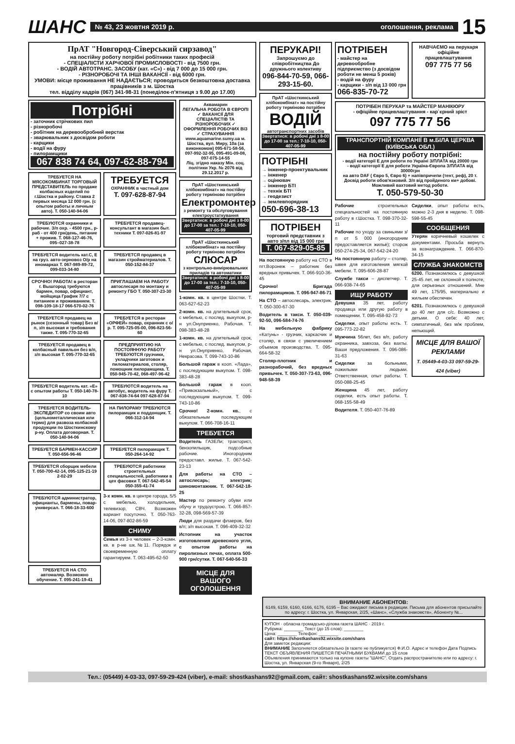ШАНС
№ 43, 23 жовтня 2019 р. оголошення, реклама
15
ПрАТ "Новгород-Сіверський сирзавод"
на постійну роботу потрібні робітники таких професій
- СПЕЦІАЛІСТИ ХАРЧОВОЇ ПРОМИСЛОВОСТІ - від 7500 грн.
- ВОДІЙ АВТОТРАНС. ЗАСОБУ (кат. «С») - від 7 000 до 15 000 грн.
- РІЗНОРОБОЧІ ТА ІНШІ ВАКАНСІЇ - від 6000 грн.
УМОВИ: місце проживання НЕ НАДАЄТЬСЯ; проводиться безкоштовна доставка працівників з м. Шостка
тел. відділу кадрів (067) 341-98-31 (понеділок-п'ятниця з 9.00 до 17.00)
Потрібні
- заточник стрічкових пил
- різноробочі
- робітник на деревообробний верстак
- зварювальник з досвідом роботи
- карщики
- водії на фуру
- пилорамщики
067 838 74 64, 097-62-88-794
ТРЕБУЕТСЯ НА МЯСОКОМБИНАТ ТОРГОВЫЙ ПРЕДСТАВИТЕЛЬ по продаже колбасных изделий по г.Шостка и району. Ставка 2 первых месяца 12 000 грн. (с опытом работы и личным авто). Т. 050-140-94-06
ТРЕБУЕТСЯ
ОХРАННИК в частный дом
Т. 097-628-87-94
ТРЕБУЮТСЯ охранники и рабочие. З/п охр. - 4500 грн., р-раб - от 400 грн/день, питание + прожив. Т. 068-127-46-76, 095–027-38-78
ТРЕБУЕТСЯ продавец-консультант в магазин быт. техники Т. 097-026-81-97
ТРЕБУЕТСЯ водитель кат.С, Е на груз. авто-зерновоз О/р на иномарках Т. 067-989-89-72, 099-033-34-80
ТРЕБУЕТСЯ продавец в магазин стройматериалов. Т. 050-152-84-37
СРОЧНО! РАБОТА! в ресторан г. Вышгород требуются бармен, повар, официант, мойщица График 7/7 с питанием и проживанием. Т. 098-109-18-17 066-570-02-76
ПРИГЛАШАЕМ НА РАБОТУ автослесаря по монтажу и ремонту ГБО Т. 050-307-23-30
ТРЕБУЕТСЯ продавец на рынок (сезонный товар) Без в/п, з/п высокая и требования также. Т. 095-770-32-65
ТРЕБУЕТСЯ в ресторан «ОРФЕЙ» повар, охранник с о/р. Т. 095-725-05-00, 096-823-56-60
ТРЕБУЕТСЯ продавец в колбасный павильон без в/п, з/п высокая Т. 095-770-32-65
ПРЕДПРИЯТИЮ НА ПОСТОЯННУЮ РАБОТУ ТРЕБУЮТСЯ грузчики, укладчики заготовок и пиломатериалов, столяр, помощник пилорамщика. Т. 050-945-70-42, 068-497-96-42
ТРЕБУЕТСЯ водитель кат. «Е» с опытом работы Т. 050-140-78-10
ТРЕБУЮТСЯ водитель на автобус, водитель на фуру Т. 067-838-74-64 097-628-87-94
ТРЕБУЕТСЯ ВОДИТЕЛЬ-ЭКСПЕДИТОР со своим авто (цельнометаллическая или термо) для развоза колбасной продукции по Шосткинскому р-ну. Оплата договорная. Т. 050-140-94-06
НА ПИЛОРАМУ ТРЕБУЮТСЯ пилорамщик и поддонщик. Т. 066-312-14-94
ТРЕБУЕТСЯ БАРМЕН-КАССИР Т. 050-656-96-46
ТРЕБУЕТСЯ пилорамщик Т. 050-264-14-92
ТРЕБУЕТСЯ сборщик мебели Т. 050-700-42-14, 095-125-21-19 2-02-29
ТРЕБУЮТСЯ работники строительных специальностей, работники в цех фасовки Т. 067-542-45-54 050-355-41-74
ТРЕБУЮТСЯ администратор, официанты, бармены, повар-универсал. Т. 066-18-33-600
3-х комн. кв. в центре города, 5/5 с мебелью, холодильник, телевизор, СВЧ. Возможен вариант посуточно. Т. 050-763-14-06, 097-802-86-59
СНИМУ
Семья из 3-х человек – 2-3-комн. кв. в р-не шк.№11. Порядок и своевременную оплату гарантируем. Т. 063-495-62-50
ТРЕБУЕТСЯ НА СТО автомаляр. Возможно обучение. Т. 095-241-19-41
Аквамарин
ЛЕГАЛЬНА РОБОТА В ЄВРОПІ
✓ ВАКАНСІЇ ДЛЯ СПЕЦІАЛІСТІВ ТА РІЗНОРОБОЧИХ ✓ ОФОРМЛЕННЯ РОБОЧИХ ВІЗ ✓ СТРАХУВАННЯ
www.aquamarine.sumy.ua м. Шостка, вул. Миру, 10а (за виконкомом) 095-671-58-56, 097-992-32-95, 095-491-09-08, 097-075-14-55
Ліц. згідно наказу Мін. соц. політики Укр. № 2076 від 29.12.2017 р.
ПрАТ «Шосткинський хлібокомбінат» на постійну роботу терміново потрібен
Електромонтер
з ремонту та обслуговування електроустаткування
Звертатися: в робочі дні з 8-00 до 17-00 за тел.: 7-10-10, 050-407-05-99
ПрАТ «Шосткинський хлібокомбінат» на постійну роботу терміново потрібен
СЛЮСАР
з контрольно-вимірювальних приладів та автоматики
Звертатися: в робочі дні з 8-00 до 17-00 за тел.: 7-10-10, 050-407-05-99
1-комн. кв. в центре Шостки. Т. 063-627-62-23
2-комн. кв. на длительный срок, с мебелью, с послед. выкупом, р-н ул.Онуприенко, Рабочая. Т. 098-383-48-28
1-комн. кв. на длительный срок, с мебелью, с послед. выкупом, р-н ул.Онуприенко, Рабочая, Некрасова. Т. 099-743-10-86
Большой гараж в кооп. «Лада», с последующим выкупом. Т. 098-383-48-28
Большой гараж в кооп. «Привокзальный», с последующим выкупом. Т. 099-743-10-86
Срочно! 2-комн. кв., с обязательным последующим выкупом. Т. 066-708-16-11
ТРЕБУЕТСЯ
Водитель ГАЗЕЛи; тракторист, бензопильщик, подсобные рабочие. Иногородним предоставл. жилье. Т. 067-542-23-13
Для работы на СТО – автослесарь; электрик; шиномонтажник. Т. 067-542-18-25
Мастер по ремонту обуви или обучу и трудоустрою. Т. 066-857-32-28, 098-569-57-39
Люди для раздачи флаеров, без в/п; з/п высокая. Т. 096-409-32-32
Истопник на участок изготовления древесного угля, с опытом работы на пиролизных печах, оплата 500-900 грн/сутки. Т. 067-540-56-33
МІСЦЕ ДЛЯ ВАШОГО ОГОЛОШЕННЯ
ПЕРУКАРІ!
Запрошуємо до співробітництва До дружнього колективу
096-844-70-59, 066-293-15-60.
ПрАТ «Шосткинський хлібокомбінат» на постійну роботу терміново потрібен
ВОДІЙ
автотранспортних засобів
Звертатися: в робочі дні з 8-00 до 17-00 за тел.: 7-10-10, 050-407-05-99
ПОТРІБНІ
→ інженер-проектувальник
→ інженер
→ оцінювач
→ інженер БТІ
→ технік БТІ
→ геодезист
→ землевпорядник
050-696-38-13
ПОТРІБЕН
торговий представник з авто з/пл від 15 000 грн
Т. 067-829-05-85
На постоянную работу на СТО в пгт.Воронеж – работник без вредных привычек. Т. 066-910-36-45
Срочно! Бригада пилорамщиков. Т. 096-947-86-71
На СТО – автослесарь, электрик. Т. 050-300-67-30
Водитель в такси. Т. 050-039-92-50, 096-584-74-76
На мебельную фабрику «Катунь» - грузчик, каркасчик и столяр, в связи с увеличением объемов производства. Т. 095-664-58-32
Столяр-плотник и разнорабочий, без вредных привычек. Т. 050-307-73-63, 096-948-58-39
ПОТРІБЕН
- майстер на деревообробне підприємство (з досвідом роботи не менш 5 років)
- водій на фуру
- карщики - з/п від 13 000 грн
066-835-70-72
НАВЧАЄМО на перукаря
офіційне працевлаштування
097 775 77 56
ПОТРІБЕН ПЕРУКАР та МАЙСТЕР МАНІКЮРУ
- офіційне працевлаштування - кар`єрний зріст
097 775 77 56
ТРАНСПОРТНІЙ КОМПАНІЇ В м.БІЛА ЦЕРКВА (КИЇВСЬКА ОБЛ.)
на постійну роботу потрібні:
- водії категорії Е для роботи по Україні З/ПЛАТА від 20000 грн
- водії категорії Е для роботи Україна-Європа З/ПЛАТА від 30000грн
на авто DAF ( Євро 5, Євро 6) + напівпричепи (тент, реф), 20 т. Досвід роботи обов'язковий. З/п від пройденого км+ добові. Можливий вахтовий метод роботи.
Т. 050-579-50-30
Рабочие строительных специальностей на постоянную работу в г.Шостка. Т. 098-370-32-11
Рабочие по уходу за свиньями з/п от 5 000 (иногородним предоставляется жильё); сторож 050-274-25-34, 067-542-24-20
На постоянную работу – столяр, швея для изготовления мягкой мебели. Т. 095-606-28-87
Службе такси – диспетчер. Т. 066-938-74-65
ИЩУ РАБОТУ
Девушка 35 лет, работу продавца или другую работу в помещении. Т. 095-458-92-73
Сиделки, опыт работы есть. Т. 095-773-22-82
Мужчина 56лет, без в/п, работу охранника, завхоза, без вахты. Ваши предложения. Т. 096-086-31-63
Сиделки за больными, пожилыми людьми. Ответственная, опыт работы. Т. 050-088-25-45
Женщина 45 лет, работу сиделки, есть опыт работы. Т. 068-155-58-49
Водителя. Т. 050-407-76-89
Сиделки, опыт работы есть, можно 2-3 дня в неделю. Т. 098-598-55-45
СООБЩЕНИЯ
Утерян коричневый кошелек с документами. Просьба вернуть за вознаграждение. Т. 066-870-34-15
СЛУЖБА ЗНАКОМСТВ
6200. Познакомлюсь с девушкой 25-45 лет, не склонной к полноте, для серьезных отношений. Мне 49 лет, 175/95, материально и жильем обеспечен.
6201. Познакомлюсь с девушкой до 40 лет для с/с. Возможно с детьми. О себе: 40 лет, симпатичный, без м/ж проблем, непьющий.
МІСЦЕ ДЛЯ ВАШОЇ РЕКЛАМИ
Т. 05449-4-03-33 097-59-29-424 (viber)
ВНИМАНИЕ АБОНЕНТОВ:
6149, 6159, 6160, 6166, 6176, 6195 – Вас ожидают письма в редакции. Письма для абонентов присылайте по адресу: г. Шостка, ул. Январская, 2/25, «Шанс», «Служба знакомств», Абоненту №...
КУПОН · обласна громадсько-ділова газета ШАНС · 2019 г.
Рубрика: ________ Текст (до 15 слов): ________
Цена: ________ Телефон: ________
сайт: https://shostkashans92.wixsite.com/shans
Для заметок редакции:
ВНИМАНИЕ Заполняется обязательно (в газете не публикуется) Ф.И.О. Адрес и телефон Дата Подпись
ТЕКСТ ОБЪЯВЛЕНИЯ ПИШЕТСЯ ПЕЧАТНЫМИ БУКВАМИ до 15 слов
Объявления принимаются только на купоне газеты "ШАНС". Отдать распространителю или по адресу: г. Шостка, ул. Январская (9-го Января), 2/25
Тел.: (05449) 4-03-33, 097-59-29-424 (viber), e-mail: shostkashans92@gmail.com, сайт: shostkashans92.wixsite.com/shans